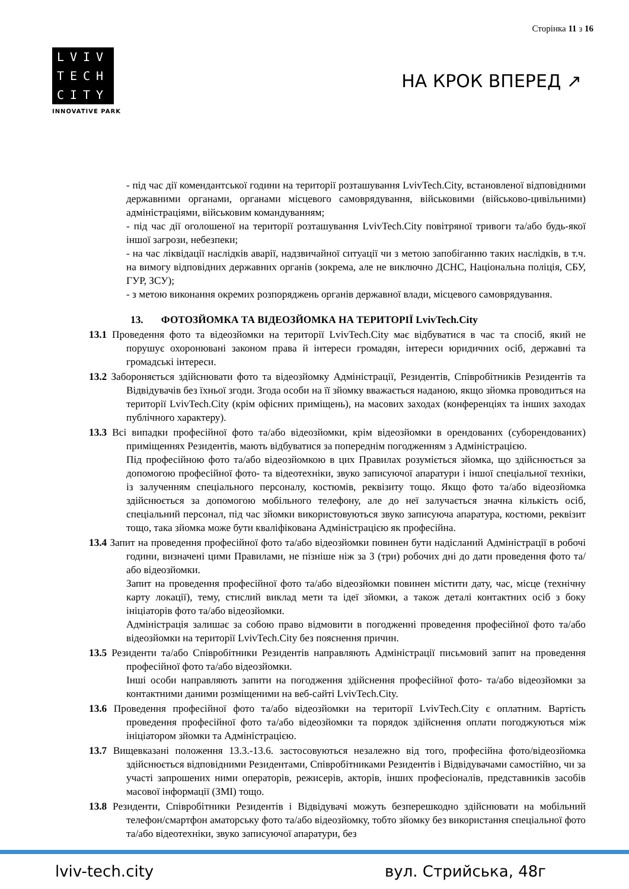Сторінка 11 з 16
LVIV
TECH
CITY
INNOVATIVE PARK
НА КРОК ВПЕРЕД ↗
- під час дії комендантської години на території розташування LvivTech.City, встановленої відповідними державними органами, органами місцевого самоврядування, військовими (військово-цивільними) адміністраціями, військовим командуванням;
- під час дії оголошеної на території розташування LvivTech.City повітряної тривоги та/або будь-якої іншої загрози, небезпеки;
- на час ліквідації наслідків аварії, надзвичайної ситуації чи з метою запобіганню таких наслідків, в т.ч. на вимогу відповідних державних органів (зокрема, але не виключно ДСНС, Національна поліція, СБУ, ГУР, ЗСУ);
- з метою виконання окремих розпоряджень органів державної влади, місцевого самоврядування.
13. ФОТОЗЙОМКА ТА ВІДЕОЗЙОМКА НА ТЕРИТОРІЇ LvivTech.City
13.1 Проведення фото та відеозйомки на території LvivTech.City має відбуватися в час та спосіб, який не порушує охоронювані законом права й інтереси громадян, інтереси юридичних осіб, державні та громадські інтереси.
13.2 Забороняється здійснювати фото та відеозйомку Адміністрації, Резидентів, Співробітників Резидентів та Відвідувачів без їхньої згоди. Згода особи на її зйомку вважається наданою, якщо зйомка проводиться на території LvivTech.City (крім офісних приміщень), на масових заходах (конференціях та інших заходах публічного характеру).
13.3 Всі випадки професійної фото та/або відеозйомки, крім відеозйомки в орендованих (суборендованих) приміщеннях Резидентів, мають відбуватися за попереднім погодженням з Адміністрацією.
Під професійною фото та/або відеозйомкою в цих Правилах розуміється зйомка, що здійснюється за допомогою професійної фото- та відеотехніки, звуко записуючої апаратури і іншої спеціальної техніки, із залученням спеціального персоналу, костюмів, реквізиту тощо. Якщо фото та/або відеозйомка здійснюється за допомогою мобільного телефону, але до неї залучається значна кількість осіб, спеціальний персонал, під час зйомки використовуються звуко записуюча апаратура, костюми, реквізит тощо, така зйомка може бути кваліфікована Адміністрацією як професійна.
13.4 Запит на проведення професійної фото та/або відеозйомки повинен бути надісланий Адміністрації в робочі години, визначені цими Правилами, не пізніше ніж за 3 (три) робочих дні до дати проведення фото та/або відеозйомки.
Запит на проведення професійної фото та/або відеозйомки повинен містити дату, час, місце (технічну карту локації), тему, стислий виклад мети та ідеї зйомки, а також деталі контактних осіб з боку ініціаторів фото та/або відеозйомки.
Адміністрація залишає за собою право відмовити в погодженні проведення професійної фото та/або відеозйомки на території LvivTech.City без пояснення причин.
13.5 Резиденти та/або Співробітники Резидентів направляють Адміністрації письмовий запит на проведення професійної фото та/або відеозйомки.
Інші особи направляють запити на погодження здійснення професійної фото- та/або відеозйомки за контактними даними розміщеними на веб-сайті LvivTech.City.
13.6 Проведення професійної фото та/або відеозйомки на території LvivTech.City є оплатним. Вартість проведення професійної фото та/або відеозйомки та порядок здійснення оплати погоджуються між ініціатором зйомки та Адміністрацією.
13.7 Вищевказані положення 13.3.-13.6. застосовуються незалежно від того, професійна фото/відеозйомка здійснюється відповідними Резидентами, Співробітниками Резидентів і Відвідувачами самостійно, чи за участі запрошених ними операторів, режисерів, акторів, інших професіоналів, представників засобів масової інформації (ЗМІ) тощо.
13.8 Резиденти, Співробітники Резидентів і Відвідувачі можуть безперешкодно здійснювати на мобільний телефон/смартфон аматорську фото та/або відеозйомку, тобто зйомку без використання спеціальної фото та/або відеотехніки, звуко записуючої апаратури, без
lviv-tech.city вул. Стрийська, 48г